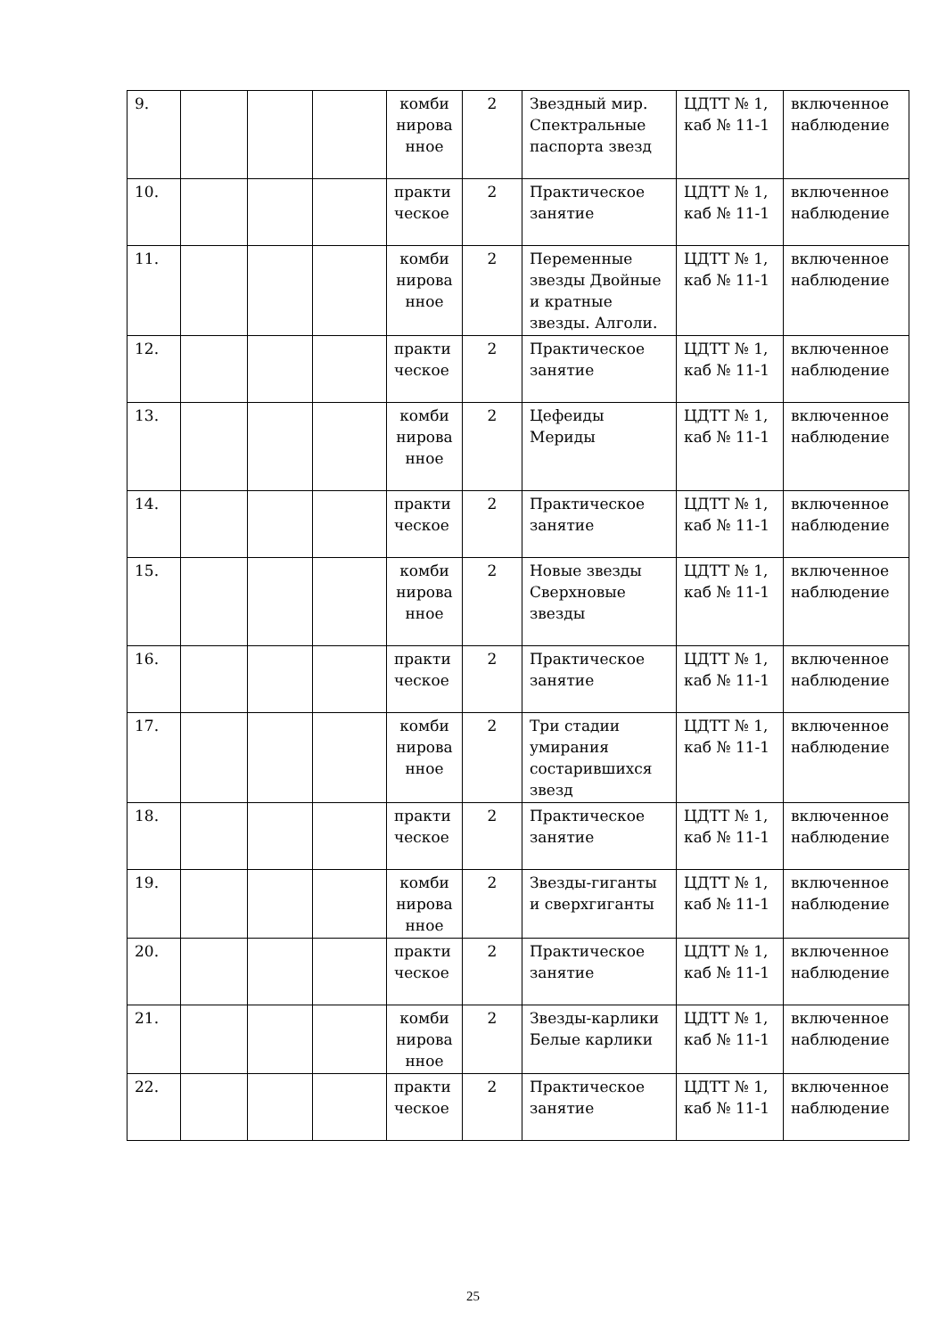| 9. | | | | комби нирова нное | 2 | Звездный мир. Спектральные паспорта звезд | ЦДТТ № 1, каб № 11-1 | включенное наблюдение |
| 10. | | | | практи ческое | 2 | Практическое занятие | ЦДТТ № 1, каб № 11-1 | включенное наблюдение |
| 11. | | | | комби нирова нное | 2 | Переменные звезды Двойные и кратные звезды. Алголи. | ЦДТТ № 1, каб № 11-1 | включенное наблюдение |
| 12. | | | | практи ческое | 2 | Практическое занятие | ЦДТТ № 1, каб № 11-1 | включенное наблюдение |
| 13. | | | | комби нирова нное | 2 | Цефеиды Мериды | ЦДТТ № 1, каб № 11-1 | включенное наблюдение |
| 14. | | | | практи ческое | 2 | Практическое занятие | ЦДТТ № 1, каб № 11-1 | включенное наблюдение |
| 15. | | | | комби нирова нное | 2 | Новые звезды Сверхновые звезды | ЦДТТ № 1, каб № 11-1 | включенное наблюдение |
| 16. | | | | практи ческое | 2 | Практическое занятие | ЦДТТ № 1, каб № 11-1 | включенное наблюдение |
| 17. | | | | комби нирова нное | 2 | Три стадии умирания состарившихся звезд | ЦДТТ № 1, каб № 11-1 | включенное наблюдение |
| 18. | | | | практи ческое | 2 | Практическое занятие | ЦДТТ № 1, каб № 11-1 | включенное наблюдение |
| 19. | | | | комби нирова нное | 2 | Звезды-гиганты и сверхгиганты | ЦДТТ № 1, каб № 11-1 | включенное наблюдение |
| 20. | | | | практи ческое | 2 | Практическое занятие | ЦДТТ № 1, каб № 11-1 | включенное наблюдение |
| 21. | | | | комби нирова нное | 2 | Звезды-карлики Белые карлики | ЦДТТ № 1, каб № 11-1 | включенное наблюдение |
| 22. | | | | практи ческое | 2 | Практическое занятие | ЦДТТ № 1, каб № 11-1 | включенное наблюдение |
25